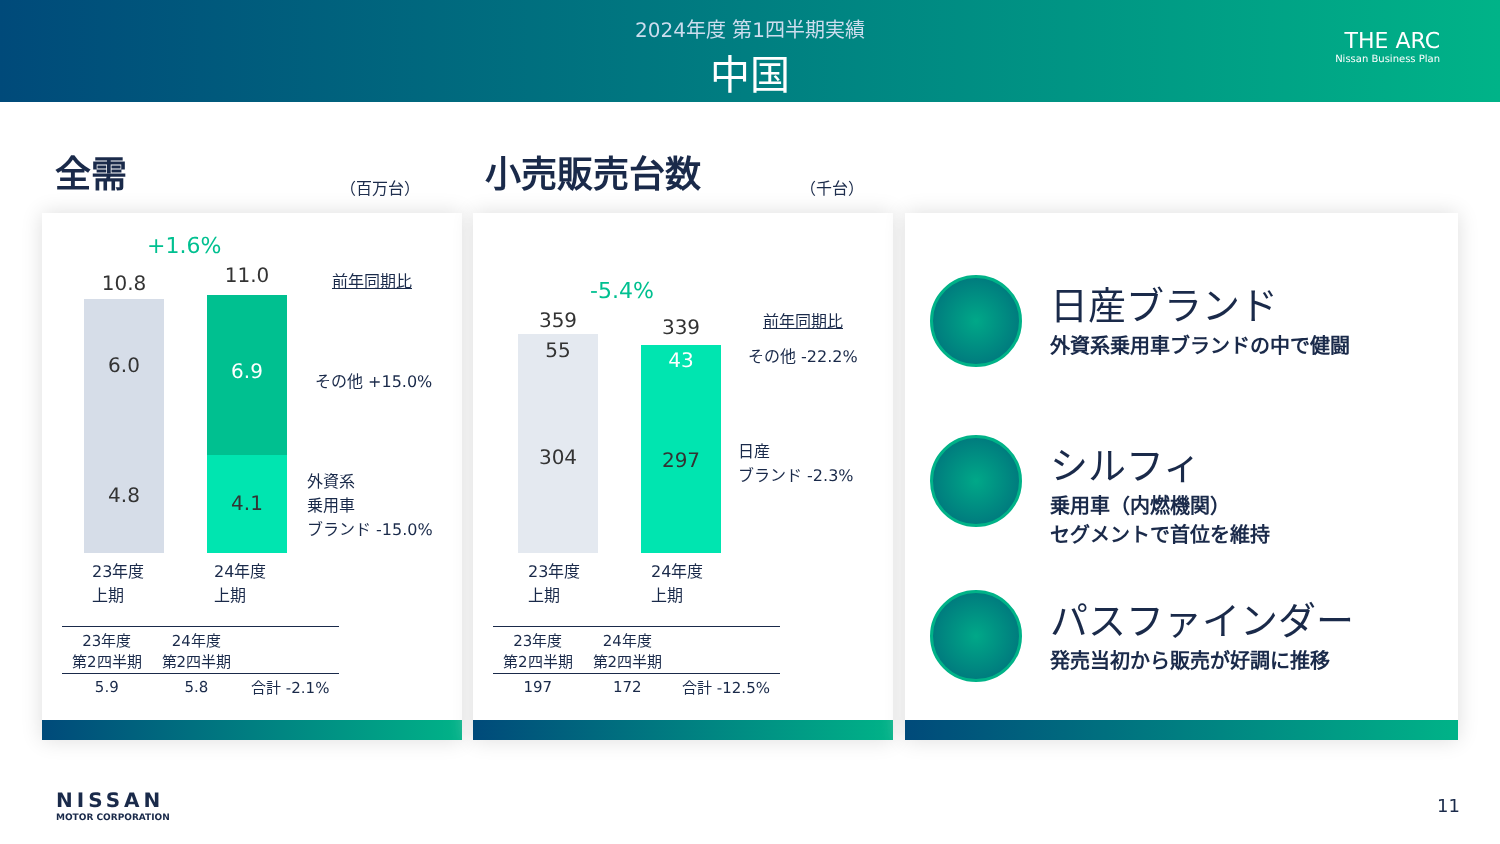2024年度 第1四半期実績
中国
THE ARC
Nissan Business Plan
全需 （百万台） 小売販売台数 （千台）
+1.6%
10.8 11.0
6.0 6.9
4.8 4.1
前年同期比
その他 +15.0%
外資系
乗用車
ブランド -15.0%
23年度
上期
24年度
上期
| 23年度 第2四半期 | 24年度 第2四半期 | |
| 5.9 | 5.8 | 合計 -2.1% |
-5.4%
359 339
55 43
304 297
前年同期比
その他 -22.2%
日産
ブランド -2.3%
23年度
上期
24年度
上期
| 23年度 第2四半期 | 24年度 第2四半期 | |
| 197 | 172 | 合計 -12.5% |
日産ブランド
外資系乗用車ブランドの中で健闘
シルフィ
乗用車（内燃機関）
セグメントで首位を維持
パスファインダー
発売当初から販売が好調に推移
NISSAN
MOTOR CORPORATION
11